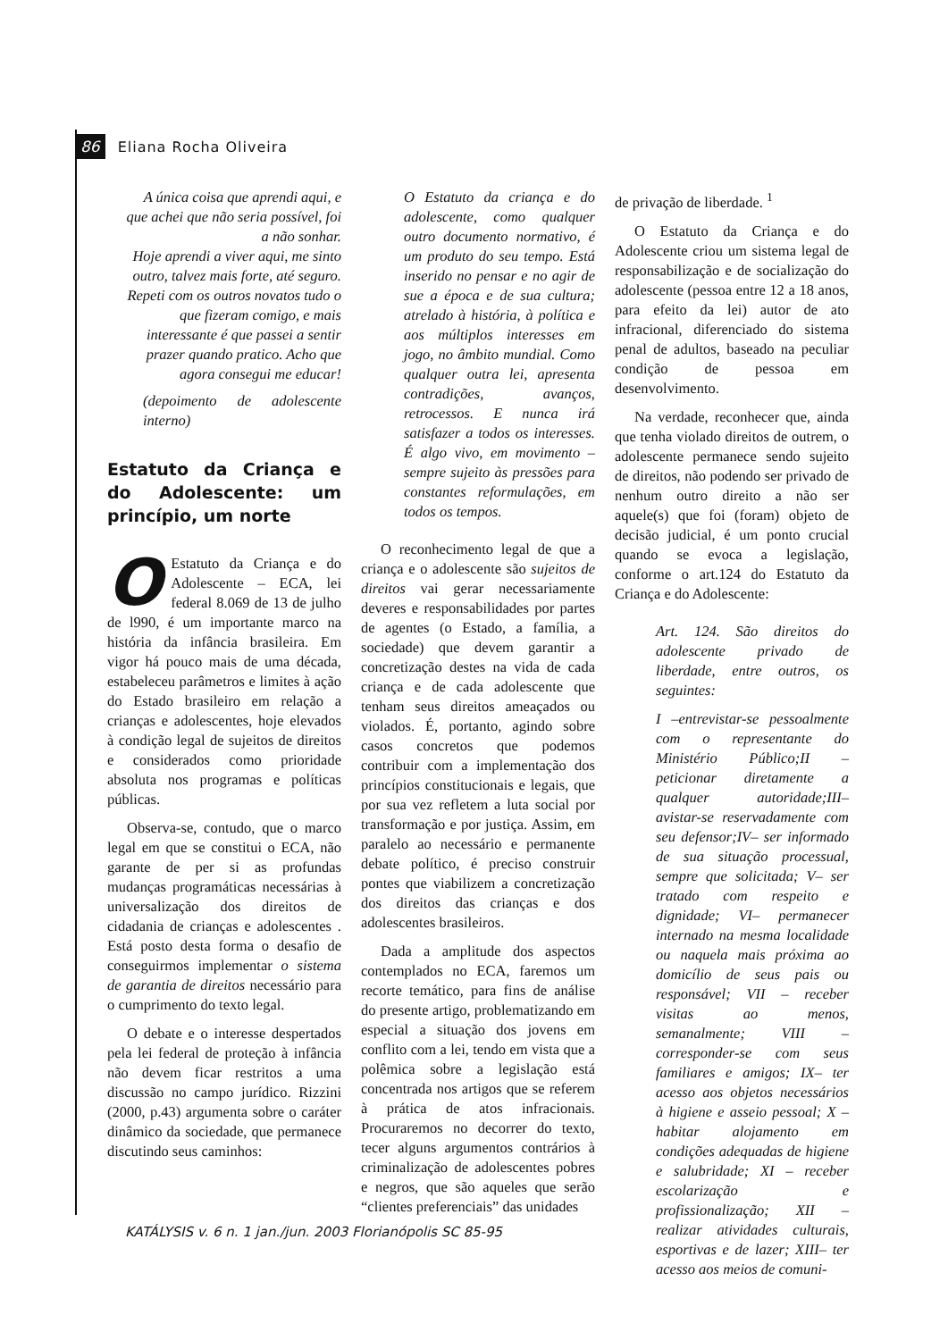86 Eliana Rocha Oliveira
A única coisa que aprendi aqui, e que achei que não seria possível, foi a não sonhar.
Hoje aprendi a viver aqui, me sinto outro, talvez mais forte, até seguro.
Repeti com os outros novatos tudo o que fizeram comigo, e mais interessante é que passei a sentir prazer quando pratico. Acho que agora consegui me educar!
(depoimento de adolescente interno)
Estatuto da Criança e do Adolescente: um princípio, um norte
OEstatuto da Criança e do Adolescente – ECA, lei federal 8.069 de 13 de julho de l990, é um importante marco na história da infância brasileira. Em vigor há pouco mais de uma década, estabeleceu parâmetros e limites à ação do Estado brasileiro em relação a crianças e adolescentes, hoje elevados à condição legal de sujeitos de direitos e considerados como prioridade absoluta nos programas e políticas públicas.
Observa-se, contudo, que o marco legal em que se constitui o ECA, não garante de per si as profundas mudanças programáticas necessárias à universalização dos direitos de cidadania de crianças e adolescentes . Está posto desta forma o desafio de conseguirmos implementar o sistema de garantia de direitos necessário para o cumprimento do texto legal.
O debate e o interesse despertados pela lei federal de proteção à infância não devem ficar restritos a uma discussão no campo jurídico. Rizzini (2000, p.43) argumenta sobre o caráter dinâmico da sociedade, que permanece discutindo seus caminhos:
O Estatuto da criança e do adolescente, como qualquer outro documento normativo, é um produto do seu tempo. Está inserido no pensar e no agir de sue a época e de sua cultura; atrelado à história, à política e aos múltiplos interesses em jogo, no âmbito mundial. Como qualquer outra lei, apresenta contradições, avanços, retrocessos. E nunca irá satisfazer a todos os interesses. É algo vivo, em movimento – sempre sujeito às pressões para constantes reformulações, em todos os tempos.
O reconhecimento legal de que a criança e o adolescente são sujeitos de direitos vai gerar necessariamente deveres e responsabilidades por partes de agentes (o Estado, a família, a sociedade) que devem garantir a concretização destes na vida de cada criança e de cada adolescente que tenham seus direitos ameaçados ou violados. É, portanto, agindo sobre casos concretos que podemos contribuir com a implementação dos princípios constitucionais e legais, que por sua vez refletem a luta social por transformação e por justiça. Assim, em paralelo ao necessário e permanente debate político, é preciso construir pontes que viabilizem a concretização dos direitos das crianças e dos adolescentes brasileiros.
Dada a amplitude dos aspectos contemplados no ECA, faremos um recorte temático, para fins de análise do presente artigo, problematizando em especial a situação dos jovens em conflito com a lei, tendo em vista que a polêmica sobre a legislação está concentrada nos artigos que se referem à prática de atos infracionais. Procuraremos no decorrer do texto, tecer alguns argumentos contrários à criminalização de adolescentes pobres e negros, que são aqueles que serão “clientes preferenciais” das unidades
de privação de liberdade. <sup>1</sup>
O Estatuto da Criança e do Adolescente criou um sistema legal de responsabilização e de socialização do adolescente (pessoa entre 12 a 18 anos, para efeito da lei) autor de ato infracional, diferenciado do sistema penal de adultos, baseado na peculiar condição de pessoa em desenvolvimento.
Na verdade, reconhecer que, ainda que tenha violado direitos de outrem, o adolescente permanece sendo sujeito de direitos, não podendo ser privado de nenhum outro direito a não ser aquele(s) que foi (foram) objeto de decisão judicial, é um ponto crucial quando se evoca a legislação, conforme o art.124 do Estatuto da Criança e do Adolescente:
Art. 124. São direitos do adolescente privado de liberdade, entre outros, os seguintes:
I –entrevistar-se pessoalmente com o representante do Ministério Público;II – peticionar diretamente a qualquer autoridade;III– avistar-se reservadamente com seu defensor;IV– ser informado de sua situação processual, sempre que solicitada; V– ser tratado com respeito e dignidade; VI– permanecer internado na mesma localidade ou naquela mais próxima ao domicílio de seus pais ou responsável; VII – receber visitas ao menos, semanalmente; VIII – corresponder-se com seus familiares e amigos; IX– ter acesso aos objetos necessários à higiene e asseio pessoal; X – habitar alojamento em condições adequadas de higiene e salubridade; XI – receber escolarização e profissionalização; XII – realizar atividades culturais, esportivas e de lazer; XIII– ter acesso aos meios de comuni-
KATÁLYSIS v. 6 n. 1 jan./jun. 2003 Florianópolis SC 85-95